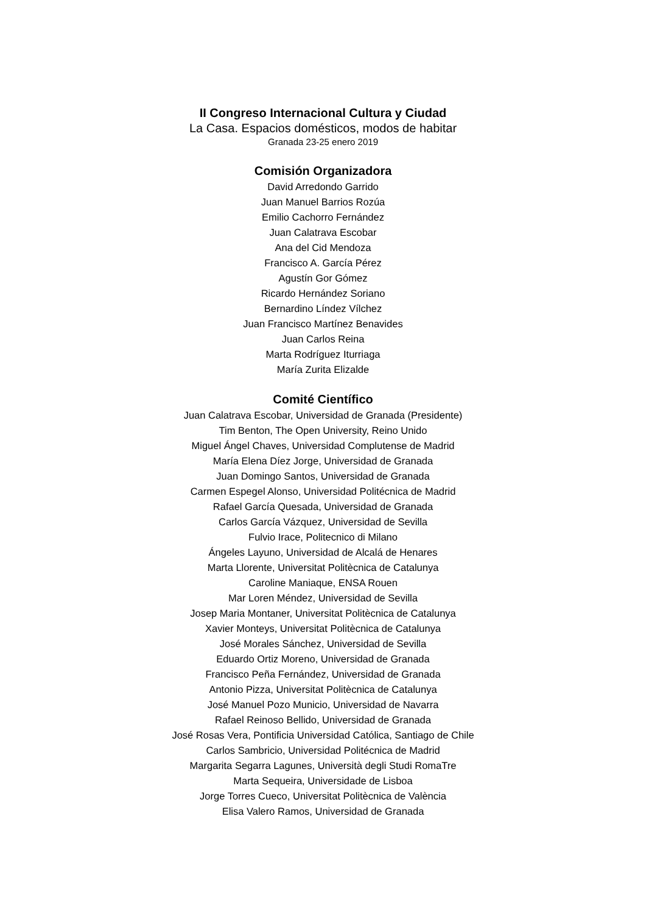II Congreso Internacional Cultura y Ciudad
La Casa. Espacios domésticos, modos de habitar
Granada 23-25 enero 2019
Comisión Organizadora
David Arredondo Garrido
Juan Manuel Barrios Rozúa
Emilio Cachorro Fernández
Juan Calatrava Escobar
Ana del Cid Mendoza
Francisco A. García Pérez
Agustín Gor Gómez
Ricardo Hernández Soriano
Bernardino Líndez Vílchez
Juan Francisco Martínez Benavides
Juan Carlos Reina
Marta Rodríguez Iturriaga
María Zurita Elizalde
Comité Científico
Juan Calatrava Escobar, Universidad de Granada (Presidente)
Tim Benton, The Open University, Reino Unido
Miguel Ángel Chaves, Universidad Complutense de Madrid
María Elena Díez Jorge, Universidad de Granada
Juan Domingo Santos, Universidad de Granada
Carmen Espegel Alonso, Universidad Politécnica de Madrid
Rafael García Quesada, Universidad de Granada
Carlos García Vázquez, Universidad de Sevilla
Fulvio Irace, Politecnico di Milano
Ángeles Layuno, Universidad de Alcalá de Henares
Marta Llorente, Universitat Politècnica de Catalunya
Caroline Maniaque, ENSA Rouen
Mar Loren Méndez, Universidad de Sevilla
Josep Maria Montaner, Universitat Politècnica de Catalunya
Xavier Monteys, Universitat Politècnica de Catalunya
José Morales Sánchez, Universidad de Sevilla
Eduardo Ortiz Moreno, Universidad de Granada
Francisco Peña Fernández, Universidad de Granada
Antonio Pizza, Universitat Politècnica de Catalunya
José Manuel Pozo Municio, Universidad de Navarra
Rafael Reinoso Bellido, Universidad de Granada
José Rosas Vera, Pontificia Universidad Católica, Santiago de Chile
Carlos Sambricio, Universidad Politécnica de Madrid
Margarita Segarra Lagunes, Università degli Studi RomaTre
Marta Sequeira, Universidade de Lisboa
Jorge Torres Cueco, Universitat Politècnica de València
Elisa Valero Ramos, Universidad de Granada